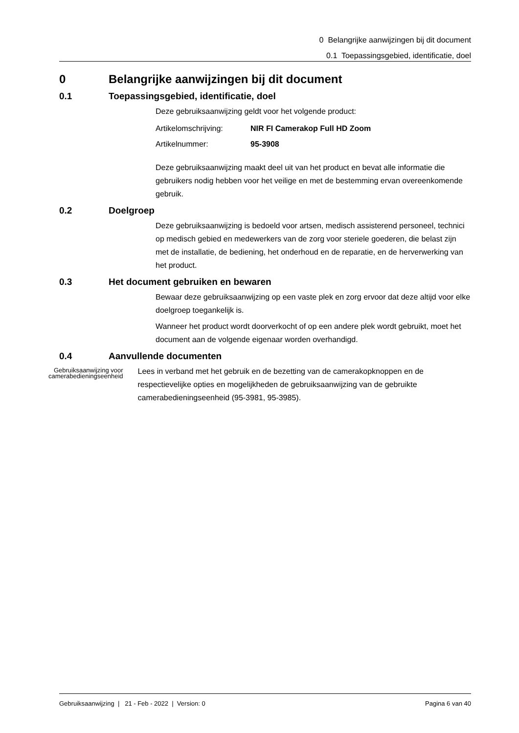0 Belangrijke aanwijzingen bij dit document
0.1 Toepassingsgebied, identificatie, doel
0 Belangrijke aanwijzingen bij dit document
0.1 Toepassingsgebied, identificatie, doel
Deze gebruiksaanwijzing geldt voor het volgende product:
Artikelomschrijving: NIR FI Camerakop Full HD Zoom
Artikelnummer: 95-3908
Deze gebruiksaanwijzing maakt deel uit van het product en bevat alle informatie die gebruikers nodig hebben voor het veilige en met de bestemming ervan overeenkomende gebruik.
0.2 Doelgroep
Deze gebruiksaanwijzing is bedoeld voor artsen, medisch assisterend personeel, technici op medisch gebied en medewerkers van de zorg voor steriele goederen, die belast zijn met de installatie, de bediening, het onderhoud en de reparatie, en de herverwerking van het product.
0.3 Het document gebruiken en bewaren
Bewaar deze gebruiksaanwijzing op een vaste plek en zorg ervoor dat deze altijd voor elke doelgroep toegankelijk is.
Wanneer het product wordt doorverkocht of op een andere plek wordt gebruikt, moet het document aan de volgende eigenaar worden overhandigd.
0.4 Aanvullende documenten
Gebruiksaanwijzing voor camerabedieningseenheid
Lees in verband met het gebruik en de bezetting van de camerakopknoppen en de respectievelijke opties en mogelijkheden de gebruiksaanwijzing van de gebruikte camerabedieningseenheid (95-3981, 95-3985).
Gebruiksaanwijzing | 21 - Feb - 2022 | Version: 0 Pagina 6 van 40